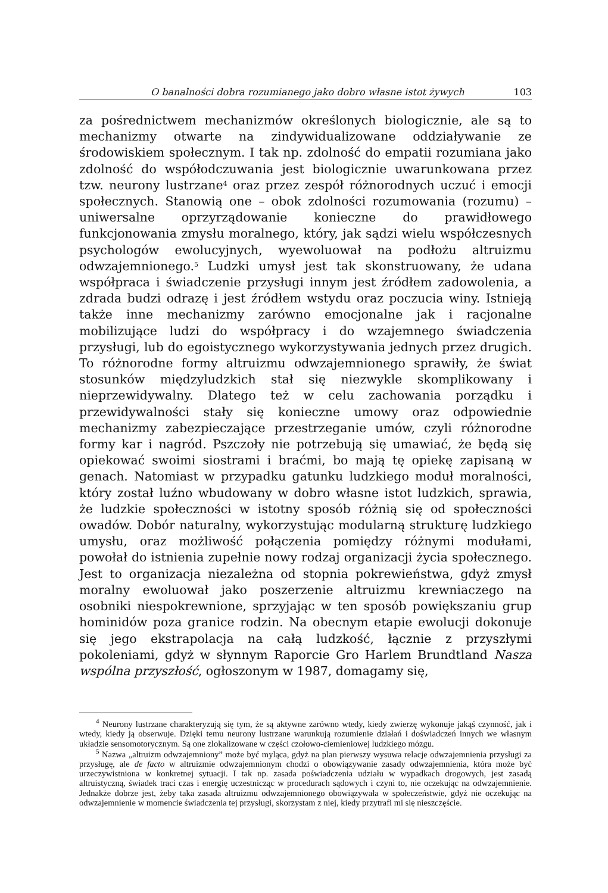O banalności dobra rozumianego jako dobro własne istot żywych 103
za pośrednictwem mechanizmów określonych biologicznie, ale są to mechanizmy otwarte na zindywidualizowane oddziaływanie ze środowiskiem społecznym. I tak np. zdolność do empatii rozumiana jako zdolność do współodczuwania jest biologicznie uwarunkowana przez tzw. neurony lustrzane<sup>4</sup> oraz przez zespół różnorodnych uczuć i emocji społecznych. Stanowią one – obok zdolności rozumowania (rozumu) – uniwersalne oprzyrządowanie konieczne do prawidłowego funkcjonowania zmysłu moralnego, który, jak sądzi wielu współczesnych psychologów ewolucyjnych, wyewoluował na podłożu altruizmu odwzajemnionego.<sup>5</sup> Ludzki umysł jest tak skonstruowany, że udana współpraca i świadczenie przysługi innym jest źródłem zadowolenia, a zdrada budzi odrazę i jest źródłem wstydu oraz poczucia winy. Istnieją także inne mechanizmy zarówno emocjonalne jak i racjonalne mobilizujące ludzi do współpracy i do wzajemnego świadczenia przysługi, lub do egoistycznego wykorzystywania jednych przez drugich. To różnorodne formy altruizmu odwzajemnionego sprawiły, że świat stosunków międzyludzkich stał się niezwykle skomplikowany i nieprzewidywalny. Dlatego też w celu zachowania porządku i przewidywalności stały się konieczne umowy oraz odpowiednie mechanizmy zabezpieczające przestrzeganie umów, czyli różnorodne formy kar i nagród. Pszczoły nie potrzebują się umawiać, że będą się opiekować swoimi siostrami i braćmi, bo mają tę opiekę zapisaną w genach. Natomiast w przypadku gatunku ludzkiego moduł moralności, który został luźno wbudowany w dobro własne istot ludzkich, sprawia, że ludzkie społeczności w istotny sposób różnią się od społeczności owadów. Dobór naturalny, wykorzystując modularną strukturę ludzkiego umysłu, oraz możliwość połączenia pomiędzy różnymi modułami, powołał do istnienia zupełnie nowy rodzaj organizacji życia społecznego. Jest to organizacja niezależna od stopnia pokrewieństwa, gdyż zmysł moralny ewoluował jako poszerzenie altruizmu krewniaczego na osobniki niespokrewnione, sprzyjając w ten sposób powiększaniu grup hominidów poza granice rodzin. Na obecnym etapie ewolucji dokonuje się jego ekstrapolacja na całą ludzkość, łącznie z przyszłymi pokoleniami, gdyż w słynnym Raporcie Gro Harlem Brundtland Nasza wspólna przyszłość, ogłoszonym w 1987, domagamy się,
<sup>4</sup> Neurony lustrzane charakteryzują się tym, że są aktywne zarówno wtedy, kiedy zwierzę wykonuje jakąś czynność, jak i wtedy, kiedy ją obserwuje. Dzięki temu neurony lustrzane warunkują rozumienie działań i doświadczeń innych we własnym układzie sensomotorycznym. Są one zlokalizowane w części czołowo-ciemieniowej ludzkiego mózgu.
<sup>5</sup> Nazwa „altruizm odwzajemniony” może być myląca, gdyż na plan pierwszy wysuwa relacje odwzajemnienia przysługi za przysługę, ale de facto w altruizmie odwzajemnionym chodzi o obowiązywanie zasady odwzajemnienia, która może być urzeczywistniona w konkretnej sytuacji. I tak np. zasada poświadczenia udziału w wypadkach drogowych, jest zasadą altruistyczną, świadek traci czas i energię uczestnicząc w procedurach sądowych i czyni to, nie oczekując na odwzajemnienie. Jednakże dobrze jest, żeby taka zasada altruizmu odwzajemnionego obowiązywała w społeczeństwie, gdyż nie oczekując na odwzajemnienie w momencie świadczenia tej przysługi, skorzystam z niej, kiedy przytrafi mi się nieszczęście.